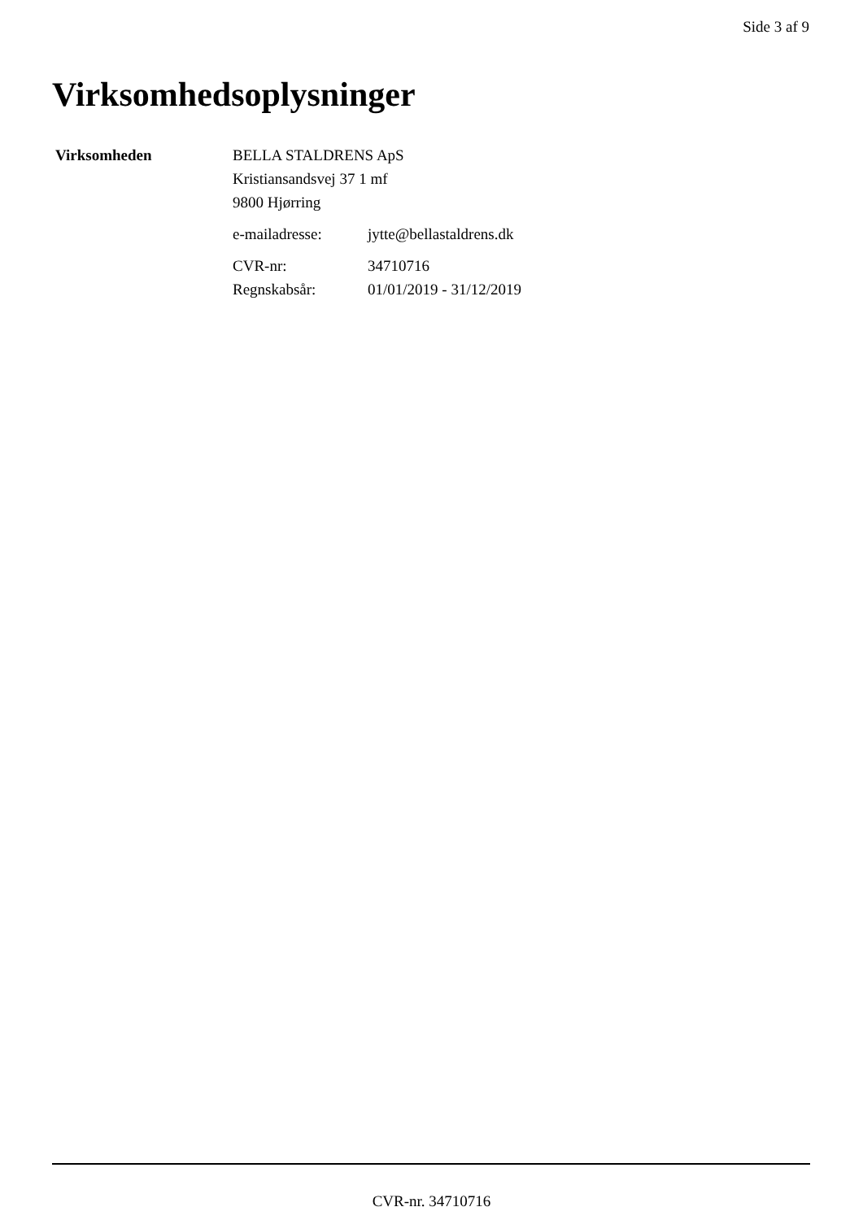Side 3 af 9
Virksomhedsoplysninger
| Virksomheden | BELLA STALDRENS ApS Kristiansandsvej 37 1 mf 9800 Hjørring | |
| | e-mailadresse: | jytte@bellastaldrens.dk |
| | CVR-nr: | 34710716 |
| | Regnskabsår: | 01/01/2019 - 31/12/2019 |
CVR-nr. 34710716